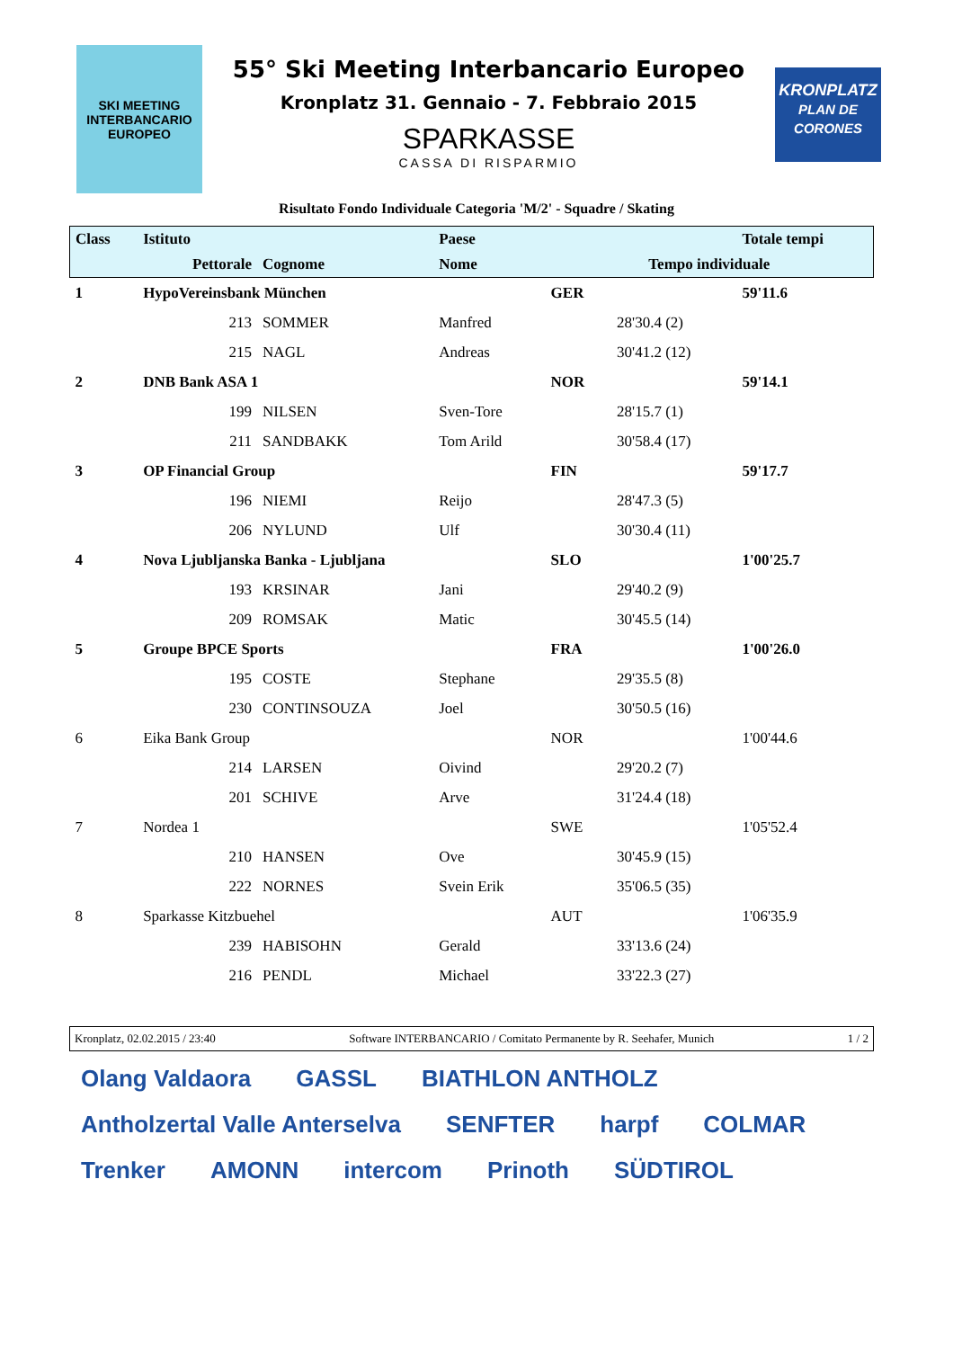SKI MEETING INTERBANCARIO EUROPEO
55° Ski Meeting Interbancario Europeo
Kronplatz 31. Gennaio - 7. Febbraio 2015
SPARKASSE
CASSA DI RISPARMIO
KRONPLATZ
PLAN DE CORONES
Risultato Fondo Individuale Categoria 'M/2' - Squadre / Skating
| Class | Istituto | | | Paese | | | Totale tempi |
| --- | --- | --- | --- | --- | --- | --- | --- |
| | | Pettorale | Cognome | Nome | Tempo individuale | | |
| 1 | HypoVereinsbank München | | | | GER | | 59'11.6 |
| | | 213 | SOMMER | Manfred | | 28'30.4 (2) | |
| | | 215 | NAGL | Andreas | | 30'41.2 (12) | |
| 2 | DNB Bank ASA 1 | | | | NOR | | 59'14.1 |
| | | 199 | NILSEN | Sven-Tore | | 28'15.7 (1) | |
| | | 211 | SANDBAKK | Tom Arild | | 30'58.4 (17) | |
| 3 | OP Financial Group | | | | FIN | | 59'17.7 |
| | | 196 | NIEMI | Reijo | | 28'47.3 (5) | |
| | | 206 | NYLUND | Ulf | | 30'30.4 (11) | |
| 4 | Nova Ljubljanska Banka - Ljubljana | | | | SLO | | 1'00'25.7 |
| | | 193 | KRSINAR | Jani | | 29'40.2 (9) | |
| | | 209 | ROMSAK | Matic | | 30'45.5 (14) | |
| 5 | Groupe BPCE Sports | | | | FRA | | 1'00'26.0 |
| | | 195 | COSTE | Stephane | | 29'35.5 (8) | |
| | | 230 | CONTINSOUZA | Joel | | 30'50.5 (16) | |
| 6 | Eika Bank Group | | | | NOR | | 1'00'44.6 |
| | | 214 | LARSEN | Oivind | | 29'20.2 (7) | |
| | | 201 | SCHIVE | Arve | | 31'24.4 (18) | |
| 7 | Nordea 1 | | | | SWE | | 1'05'52.4 |
| | | 210 | HANSEN | Ove | | 30'45.9 (15) | |
| | | 222 | NORNES | Svein Erik | | 35'06.5 (35) | |
| 8 | Sparkasse Kitzbuehel | | | | AUT | | 1'06'35.9 |
| | | 239 | HABISOHN | Gerald | | 33'13.6 (24) | |
| | | 216 | PENDL | Michael | | 33'22.3 (27) | |
Kronplatz, 02.02.2015 / 23:40 Software INTERBANCARIO / Comitato Permanente by R. Seehafer, Munich 1 / 2
Olang Valdaora GASSL BIATHLON ANTHOLZ Antholzertal Valle Anterselva SENFTER harpf COLMAR Trenker AMONN intercom Prinoth SÜDTIROL